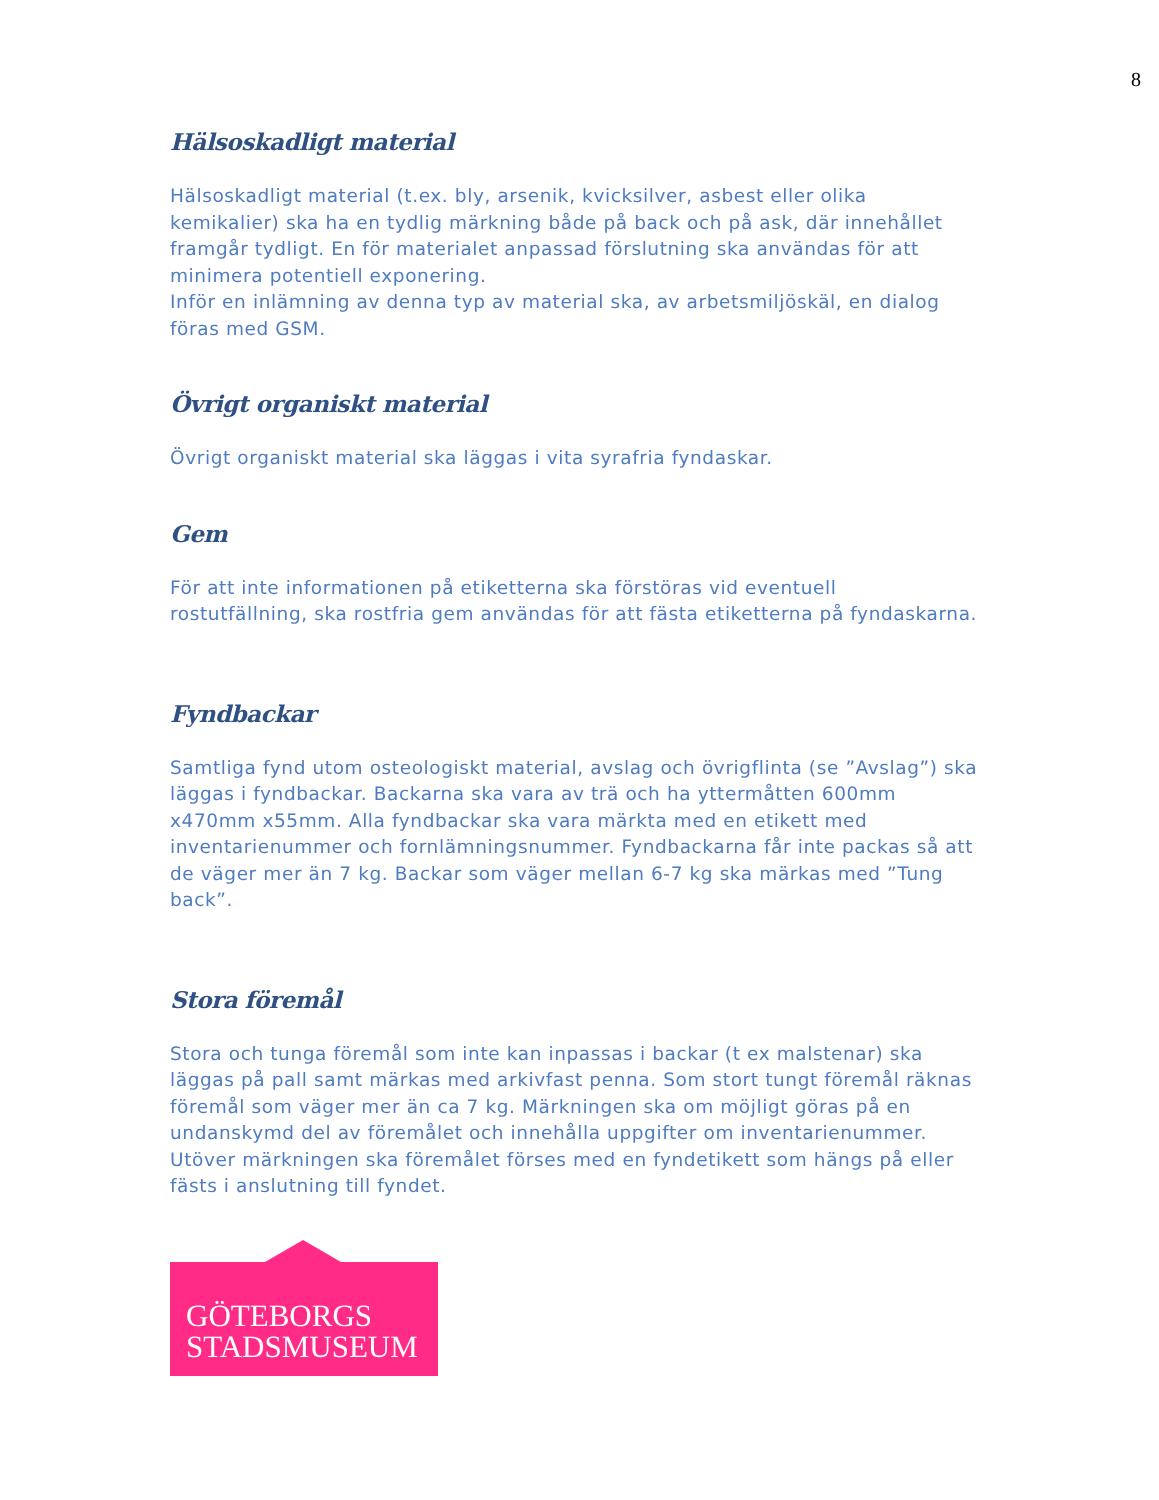8
Hälsoskadligt material
Hälsoskadligt material (t.ex. bly, arsenik, kvicksilver, asbest eller olika kemikalier) ska ha en tydlig märkning både på back och på ask, där innehållet framgår tydligt. En för materialet anpassad förslutning ska användas för att minimera potentiell exponering.
Inför en inlämning av denna typ av material ska, av arbetsmiljöskäl, en dialog föras med GSM.
Övrigt organiskt material
Övrigt organiskt material ska läggas i vita syrafria fyndaskar.
Gem
För att inte informationen på etiketterna ska förstöras vid eventuell rostutfällning, ska rostfria gem användas för att fästa etiketterna på fyndaskarna.
Fyndbackar
Samtliga fynd utom osteologiskt material, avslag och övrigflinta (se ”Avslag”) ska läggas i fyndbackar. Backarna ska vara av trä och ha yttermåtten 600mm x470mm x55mm. Alla fyndbackar ska vara märkta med en etikett med inventarienummer och fornlämningsnummer. Fyndbackarna får inte packas så att de väger mer än 7 kg. Backar som väger mellan 6-7 kg ska märkas med ”Tung back”.
Stora föremål
Stora och tunga föremål som inte kan inpassas i backar (t ex malstenar) ska läggas på pall samt märkas med arkivfast penna. Som stort tungt föremål räknas föremål som väger mer än ca 7 kg. Märkningen ska om möjligt göras på en undanskymd del av föremålet och innehålla uppgifter om inventarienummer. Utöver märkningen ska föremålet förses med en fyndetikett som hängs på eller fästs i anslutning till fyndet.
GÖTEBORGS
STADSMUSEUM